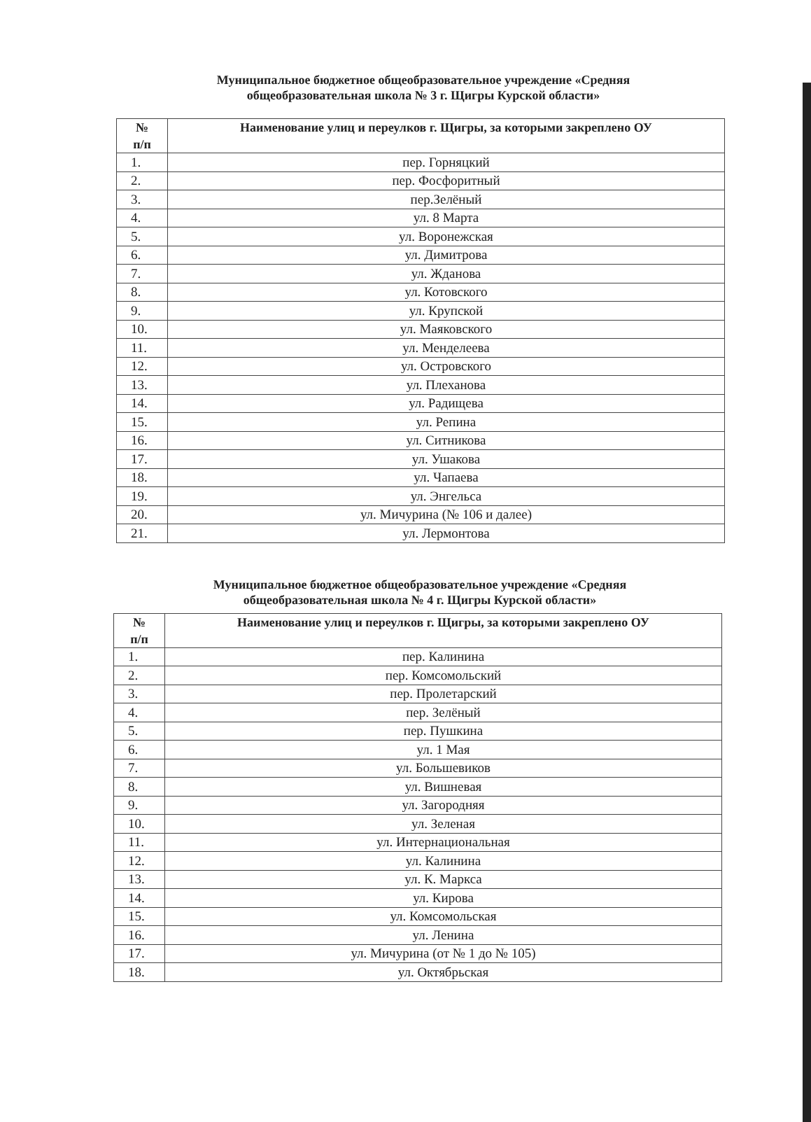Муниципальное бюджетное общеобразовательное учреждение «Средняя общеобразовательная школа № 3 г. Щигры Курской области»
| № п/п | Наименование улиц и переулков г. Щигры, за которыми закреплено ОУ |
| --- | --- |
| 1. | пер. Горняцкий |
| 2. | пер. Фосфоритный |
| 3. | пер.Зелёный |
| 4. | ул. 8 Марта |
| 5. | ул. Воронежская |
| 6. | ул. Димитрова |
| 7. | ул. Жданова |
| 8. | ул. Котовского |
| 9. | ул. Крупской |
| 10. | ул. Маяковского |
| 11. | ул. Менделеева |
| 12. | ул. Островского |
| 13. | ул. Плеханова |
| 14. | ул. Радищева |
| 15. | ул. Репина |
| 16. | ул. Ситникова |
| 17. | ул. Ушакова |
| 18. | ул. Чапаева |
| 19. | ул. Энгельса |
| 20. | ул. Мичурина (№ 106 и далее) |
| 21. | ул. Лермонтова |
Муниципальное бюджетное общеобразовательное учреждение «Средняя общеобразовательная школа № 4 г. Щигры Курской области»
| № п/п | Наименование улиц и переулков г. Щигры, за которыми закреплено ОУ |
| --- | --- |
| 1. | пер. Калинина |
| 2. | пер. Комсомольский |
| 3. | пер. Пролетарский |
| 4. | пер. Зелёный |
| 5. | пер. Пушкина |
| 6. | ул. 1 Мая |
| 7. | ул. Большевиков |
| 8. | ул. Вишневая |
| 9. | ул. Загородняя |
| 10. | ул. Зеленая |
| 11. | ул. Интернациональная |
| 12. | ул. Калинина |
| 13. | ул. К. Маркса |
| 14. | ул. Кирова |
| 15. | ул. Комсомольская |
| 16. | ул. Ленина |
| 17. | ул. Мичурина (от № 1 до № 105) |
| 18. | ул. Октябрьская |